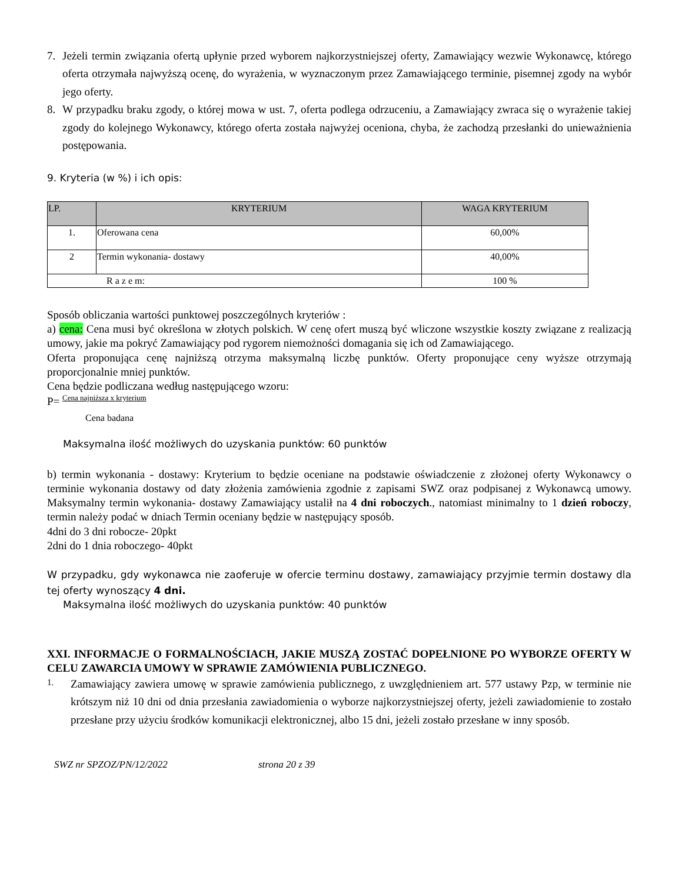7. Jeżeli termin związania ofertą upłynie przed wyborem najkorzystniejszej oferty, Zamawiający wezwie Wykonawcę, którego oferta otrzymała najwyższą ocenę, do wyrażenia, w wyznaczonym przez Zamawiającego terminie, pisemnej zgody na wybór jego oferty.
8. W przypadku braku zgody, o której mowa w ust. 7, oferta podlega odrzuceniu, a Zamawiający zwraca się o wyrażenie takiej zgody do kolejnego Wykonawcy, którego oferta została najwyżej oceniona, chyba, że zachodzą przesłanki do unieważnienia postępowania.
9. Kryteria (w %) i ich opis:
| LP. | KRYTERIUM | WAGA KRYTERIUM |
| --- | --- | --- |
| 1. | Oferowana cena | 60,00% |
| 2 | Termin wykonania- dostawy | 40,00% |
| R a z e m: | | 100 % |
Sposób obliczania wartości punktowej poszczególnych kryteriów :
a) cena: Cena musi być określona w złotych polskich. W cenę ofert muszą być wliczone wszystkie koszty związane z realizacją umowy, jakie ma pokryć Zamawiający pod rygorem niemożności domagania się ich od Zamawiającego.
Oferta proponująca cenę najniższą otrzyma maksymalną liczbę punktów. Oferty proponujące ceny wyższe otrzymają proporcjonalnie mniej punktów.
Cena będzie podliczana według następującego wzoru:
P= Cena najniższa x kryterium
Cena badana
Maksymalna ilość możliwych do uzyskania punktów: 60 punktów
b) termin wykonania - dostawy: Kryterium to będzie oceniane na podstawie oświadczenie z złożonej oferty Wykonawcy o terminie wykonania dostawy od daty złożenia zamówienia zgodnie z zapisami SWZ oraz podpisanej z Wykonawcą umowy. Maksymalny termin wykonania- dostawy Zamawiający ustalił na 4 dni roboczych., natomiast minimalny to 1 dzień roboczy, termin należy podać w dniach Termin oceniany będzie w następujący sposób.
4dni do 3 dni robocze- 20pkt
2dni do 1 dnia roboczego- 40pkt
W przypadku, gdy wykonawca nie zaoferuje w ofercie terminu dostawy, zamawiający przyjmie termin dostawy dla tej oferty wynoszący 4 dni.
Maksymalna ilość możliwych do uzyskania punktów: 40 punktów
XXI. INFORMACJE O FORMALNOŚCIACH, JAKIE MUSZĄ ZOSTAĆ DOPEŁNIONE PO WYBORZE OFERTY W CELU ZAWARCIA UMOWY W SPRAWIE ZAMÓWIENIA PUBLICZNEGO.
1. Zamawiający zawiera umowę w sprawie zamówienia publicznego, z uwzględnieniem art. 577 ustawy Pzp, w terminie nie krótszym niż 10 dni od dnia przesłania zawiadomienia o wyborze najkorzystniejszej oferty, jeżeli zawiadomienie to zostało przesłane przy użyciu środków komunikacji elektronicznej, albo 15 dni, jeżeli zostało przesłane w inny sposób.
SWZ nr SPZOZ/PN/12/2022 strona 20 z 39